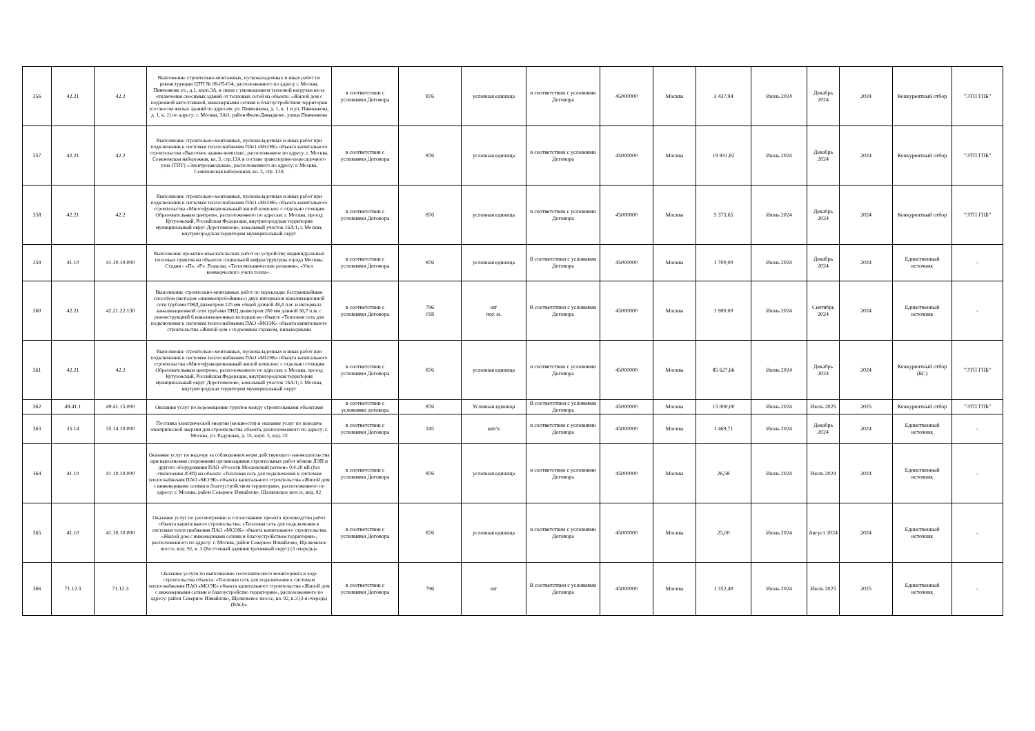| 356 | 42.21 | 42.2 | Выполнение строительно-монтажных, пусконаладочных и иных работ по реконструкции ЦТП № 08-05-014, расположенного по адресу г. Москва, Пивченкова ул., д.1, корп.3А, в связи с уменьшением тепловой нагрузки из-за отключения сносимых зданий от тепловых сетей на объекте: «Жилой дом с подземной автостоянкой, инженерными сетями и благоустройством территории (со сносом жилых зданий по адресам: ул. Пивченкова, д. 1, к. 1 и ул. Пивченкова, д. 1, к. 2) по адресу: г. Москва, ЗАО, район Фили-Давыдково, улица Пивченкова | в соответствии с условиями Договора | 876 | условная единица | в соответствии с условиями Договора | 45000000 | Москва | 3 437,94 | Июнь 2024 | Декабрь 2024 | 2024 | Конкурентный отбор | "ЭТП ГПБ" |
| 357 | 42.21 | 42.2 | Выполнение строительно-монтажных, пусконаладочных и иных работ при подключении к системам теплоснабжения ПАО «МОЭК» объекта капитального строительства «Высотное здание-комплекс, расположенное по адресу: г. Москва, Семеновская набережная, вл. 3, стр.13А в составе транспортно-пересадочного узла (ТПУ) «Электрозаводская», расположенного по адресу: г. Москва, Семёновская набережная, вл. 3, стр. 13А | в соответствии с условиями Договора | 876 | условная единица | в соответствии с условиями Договора | 45000000 | Москва | 19 931,82 | Июнь 2024 | Декабрь 2024 | 2024 | Конкурентный отбор | "ЭТП ГПБ" |
| 358 | 42.21 | 42.2 | Выполнение строительно-монтажных, пусконаладочных и иных работ при подключении к системам теплоснабжения ПАО «МОЭК» объекта капитального строительства «Многофункциональный жилой комплекс с отдельно стоящим Образовательным центром», расположенного по адресам: г. Москва, проезд Кутузовский, Российская Федерация, внутригородская территория муниципальный округ Дорогомилово, земельный участок 16А/1; г. Москва, внутригородская территория муниципальный округ | в соответствии с условиями Договора | 876 | условная единица | в соответствии с условиями Договора | 45000000 | Москва | 5 373,65 | Июнь 2024 | Декабрь 2024 | 2024 | Конкурентный отбор | "ЭТП ГПБ" |
| 359 | 41.10 | 41.10.10.000 | Выполнение проектно-изыскательских работ по устройству индивидуальных тепловых пунктов на объектах социальной инфраструктуры города Москвы. Стадия - «П», «Р». Разделы: «Тепломеханические решения», «Узел коммерческого учета тепла» . | в соответствии с условиями Договора | 876 | условная единица | В соответствии с условиями Договора | 45000000 | Москва | 1 700,00 | Июнь 2024 | Декабрь 2024 | 2024 | Единственный источник | - |
| 360 | 42.21 | 42.21.22.130 | Выполнение строительно-монтажных работ по перекладке бестраншейным способом (методом «пневмопробойника») двух интервалов канализационной сети трубами ПНД диаметром 225 мм общей длиной 48,4 п.м. и интервала канализационной сети трубами ПНД диаметром 280 мм длиной 36,7 п.м. с реконструкцией 6 канализационных колодцев на объекте «Тепловая сеть для подключения к системам теплоснабжения ПАО «МОЭК» объекта капитального строительства «Жилой дом с подземным гаражом, инженерными | в соответствии с условиями Договора | 796 018 | шт пог. м. | В соответствии с условиями Договора | 45000000 | Москва | 1 900,00 | Июнь 2024 | Сентябрь 2024 | 2024 | Единственный источник | - |
| 361 | 42.21 | 42.2 | Выполнение строительно-монтажных, пусконаладочных и иных работ при подключении к системам теплоснабжения ПАО «МОЭК» объекта капитального строительства «Многофункциональный жилой комплекс с отдельно стоящим Образовательным центром», расположенного по адресам: г. Москва, проезд Кутузовский, Российская Федерация, внутригородская территория муниципальный округ Дорогомилово, земельный участок 16А/1; г. Москва, внутригородская территория муниципальный округ | в соответствии с условиями Договора | 876 | условная единица | в соответствии с условиями Договора | 45000000 | Москва | 85 627,66 | Июнь 2024 | Декабрь 2024 | 2024 | Конкурентный отбор (БС) | "ЭТП ГПБ" |
| 362 | 49.41.1 | 49.41.15.000 | Оказания услуг по перемещению грунтов между строительными объектами | в соответствии с условиями договора | 876 | Условная единица | В соответствии с условиями Договора | 45000000 | Москва | 15 000,00 | Июнь 2024 | Июль 2025 | 2025 | Конкурентный отбор | "ЭТП ГПБ" |
| 363 | 35.14 | 35.14.10.000 | Поставка электрической энергии (мощности) и оказание услуг по передаче электрической энергии для строительства объекта, расположенного по адресу: г. Москва, ул. Радужная, д. 15, корп. 3, влд. 15 | в соответствии с условиями Договора | 245 | квт/ч | в соответствии с условиями Договора | 45000000 | Москва | 1 469,71 | Июнь 2024 | Декабрь 2024 | 2024 | Единственный источник | - |
| 364 | 41.10 | 41.10.10.000 | Оказание услуг по надзору за соблюдением норм действующего законодательства при выполнении сторонними организациями строительных работ вблизи ЛЭП и другого оборудования ПАО «Россети Московский регион» 0.4-20 кВ (без отключения ЛЭП) на объекте «Тепловая сеть для подключения к системам теплоснабжения ПАО «МОЭК» объекта капитального строительства «Жилой дом с инженерными сетями и благоустройством территории», расположенного по адресу: г. Москва, район Северное Измайлово, Щелковское шоссе, влд. 92 | в соответствии с условиями Договора | 876 | условная единица | в соответствии с условиями Договора | 45000000 | Москва | 26,58 | Июнь 2024 | Июль 2024 | 2024 | Единственный источник | - |
| 365 | 41.10 | 41.10.10.000 | Оказание услуг по рассмотрению и согласованию проекта производства работ объекта капитального строительства: «Тепловая сеть для подключения к системам теплоснабжения ПАО «МОЭК» объекта капитального строительства «Жилой дом с инженерными сетями и благоустройством территории», расположенного по адресу: г. Москва, район Северное Измайлово, Щелковское шоссе, влд. 92, к. 3 (Восточный административный округ) (3 очередь)» | в соответствии с условиями Договора | 876 | условная единица | в соответствии с условиями Договора | 45000000 | Москва | 25,00 | Июнь 2024 | Август 2024 | 2024 | Единственный источник | - |
| 366 | 71.12.3 | 71.12.3 | Оказание услуги по выполнению геотехнического мониторинга в ходе строительства объекта: «Тепловая сеть для подключения к системам теплоснабжения ПАО «МОЭК» объекта капитального строительства «Жилой дом с инженерными сетями и благоустройство территории», расположенного по адресу: район Северное Измайлово, Щелковское шоссе, вл. 92, к.3 (3-я очередь) (ВАО)» | в соответствии с условиями Договора | 796 | шт | В соответствии с условиями Договора | 45000000 | Москва | 1 352,40 | Июнь 2024 | Июль 2025 | 2025 | Единственный источник | - |